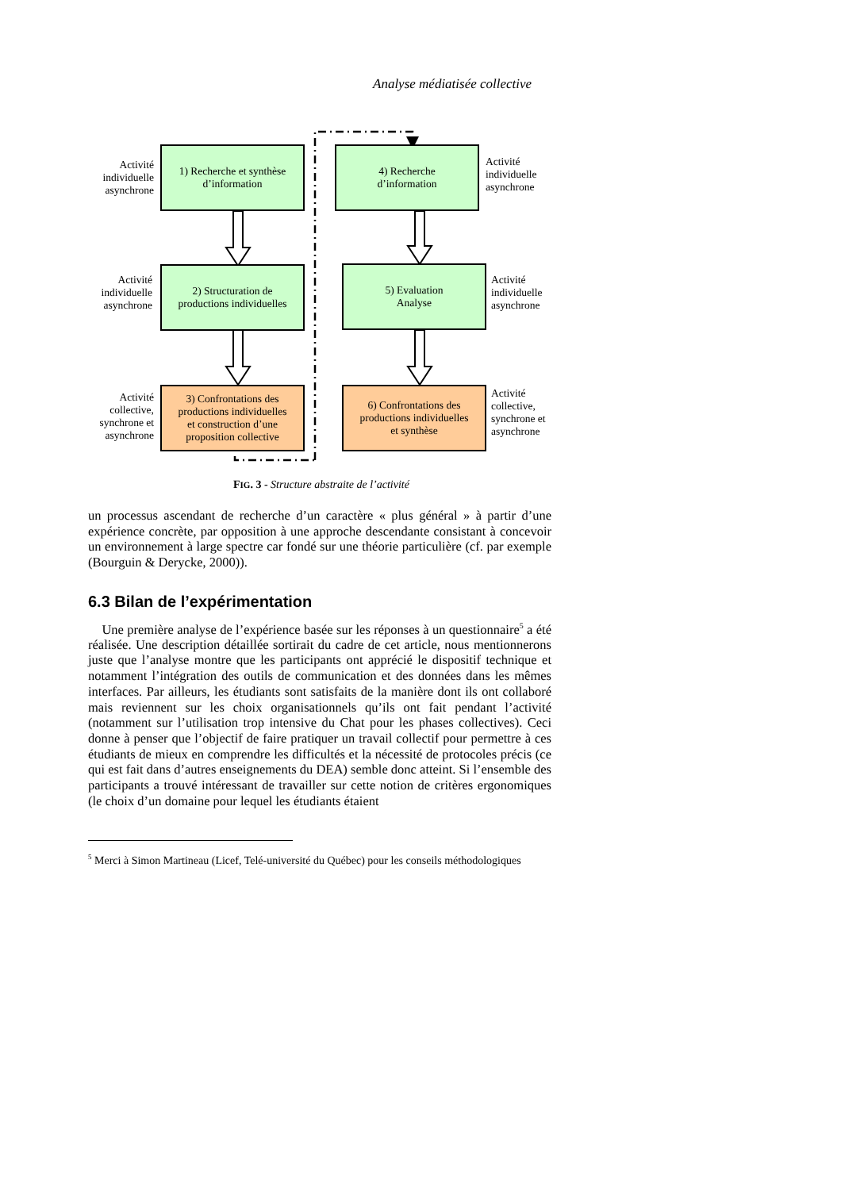Analyse médiatisée collective
1) Recherche et synthèse
d’information
2) Structuration de
productions individuelles
3) Confrontations des
productions individuelles
et construction d’une
proposition collective
4) Recherche
d’information
5) Evaluation
Analyse
6) Confrontations des
productions individuelles
et synthèse
Activité
individuelle
asynchrone
Activité
individuelle
asynchrone
Activité
collective,
synchrone et
asynchrone
Activité
individuelle
asynchrone
Activité
individuelle
asynchrone
Activité
collective,
synchrone et
asynchrone
FIG. 3 - Structure abstraite de l’activité
un processus ascendant de recherche d’un caractère « plus général » à partir d’une expérience concrète, par opposition à une approche descendante consistant à concevoir un environnement à large spectre car fondé sur une théorie particulière (cf. par exemple (Bourguin & Derycke, 2000)).
6.3 Bilan de l’expérimentation
Une première analyse de l’expérience basée sur les réponses à un questionnaire<sup>5</sup> a été réalisée. Une description détaillée sortirait du cadre de cet article, nous mentionnerons juste que l’analyse montre que les participants ont apprécié le dispositif technique et notamment l’intégration des outils de communication et des données dans les mêmes interfaces. Par ailleurs, les étudiants sont satisfaits de la manière dont ils ont collaboré mais reviennent sur les choix organisationnels qu’ils ont fait pendant l’activité (notamment sur l’utilisation trop intensive du Chat pour les phases collectives). Ceci donne à penser que l’objectif de faire pratiquer un travail collectif pour permettre à ces étudiants de mieux en comprendre les difficultés et la nécessité de protocoles précis (ce qui est fait dans d’autres enseignements du DEA) semble donc atteint. Si l’ensemble des participants a trouvé intéressant de travailler sur cette notion de critères ergonomiques (le choix d’un domaine pour lequel les étudiants étaient
<sup>5</sup> Merci à Simon Martineau (Licef, Telé-université du Québec) pour les conseils méthodologiques